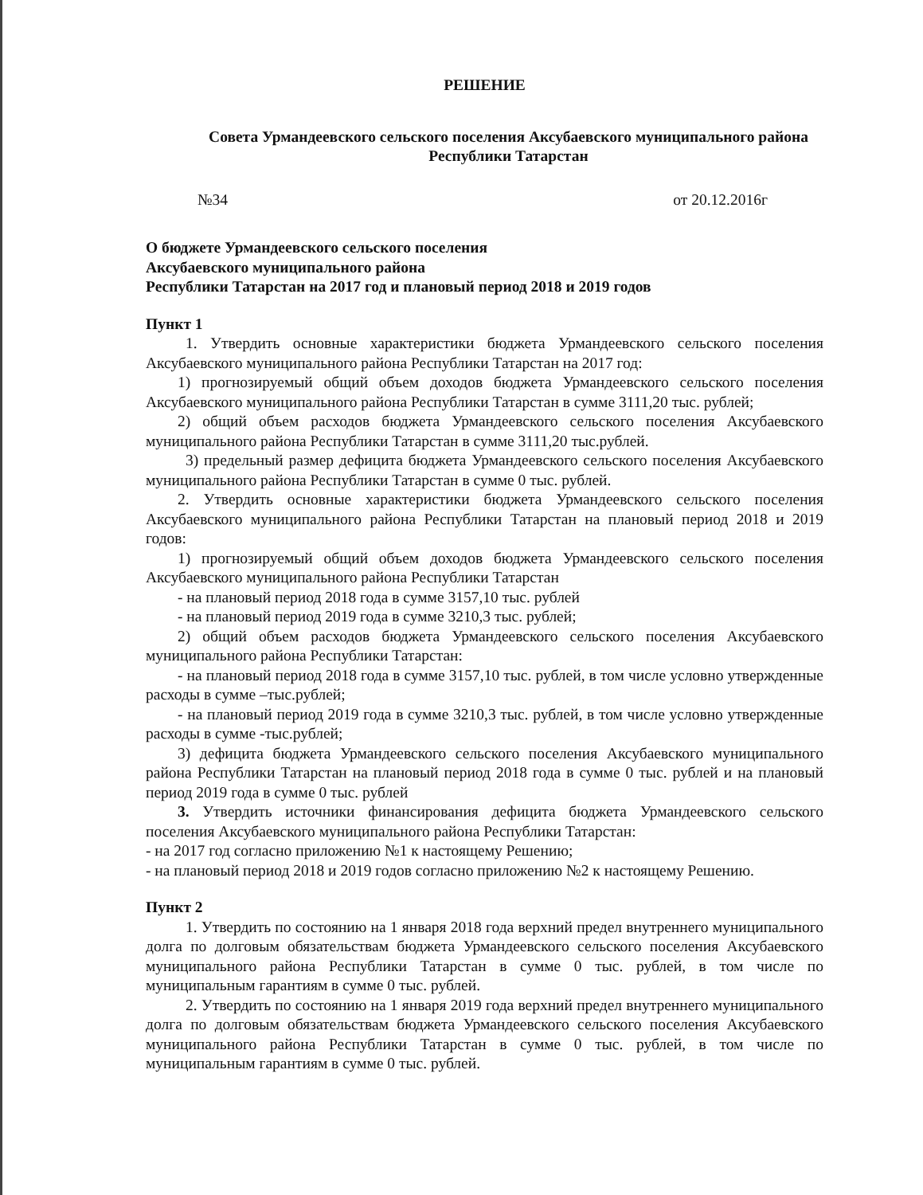РЕШЕНИЕ
Совета Урмандеевского сельского поселения Аксубаевского муниципального района Республики Татарстан
№34 от 20.12.2016г
О бюджете Урмандеевского сельского поселения
Аксубаевского муниципального района
Республики Татарстан на 2017 год и плановый период 2018 и 2019 годов
Пункт 1
1. Утвердить основные характеристики бюджета Урмандеевского сельского поселения Аксубаевского муниципального района Республики Татарстан на 2017 год:
1) прогнозируемый общий объем доходов бюджета Урмандеевского сельского поселения Аксубаевского муниципального района Республики Татарстан в сумме 3111,20 тыс. рублей;
2) общий объем расходов бюджета Урмандеевского сельского поселения Аксубаевского муниципального района Республики Татарстан в сумме 3111,20 тыс.рублей.
3) предельный размер дефицита бюджета Урмандеевского сельского поселения Аксубаевского муниципального района Республики Татарстан в сумме 0 тыс. рублей.
2. Утвердить основные характеристики бюджета Урмандеевского сельского поселения Аксубаевского муниципального района Республики Татарстан на плановый период 2018 и 2019 годов:
1) прогнозируемый общий объем доходов бюджета Урмандеевского сельского поселения Аксубаевского муниципального района Республики Татарстан
- на плановый период 2018 года в сумме 3157,10 тыс. рублей
- на плановый период 2019 года в сумме 3210,3 тыс. рублей;
2) общий объем расходов бюджета Урмандеевского сельского поселения Аксубаевского муниципального района Республики Татарстан:
- на плановый период 2018 года в сумме 3157,10 тыс. рублей, в том числе условно утвержденные расходы в сумме –тыс.рублей;
- на плановый период 2019 года в сумме 3210,3 тыс. рублей, в том числе условно утвержденные расходы в сумме -тыс.рублей;
3) дефицита бюджета Урмандеевского сельского поселения Аксубаевского муниципального района Республики Татарстан на плановый период 2018 года в сумме 0 тыс. рублей и на плановый период 2019 года в сумме 0 тыс. рублей
3. Утвердить источники финансирования дефицита бюджета Урмандеевского сельского поселения Аксубаевского муниципального района Республики Татарстан:
- на 2017 год согласно приложению №1 к настоящему Решению;
- на плановый период 2018 и 2019 годов согласно приложению №2 к настоящему Решению.
Пункт 2
1. Утвердить по состоянию на 1 января 2018 года верхний предел внутреннего муниципального долга по долговым обязательствам бюджета Урмандеевского сельского поселения Аксубаевского муниципального района Республики Татарстан в сумме 0 тыс. рублей, в том числе по муниципальным гарантиям в сумме 0 тыс. рублей.
2. Утвердить по состоянию на 1 января 2019 года верхний предел внутреннего муниципального долга по долговым обязательствам бюджета Урмандеевского сельского поселения Аксубаевского муниципального района Республики Татарстан в сумме 0 тыс. рублей, в том числе по муниципальным гарантиям в сумме 0 тыс. рублей.